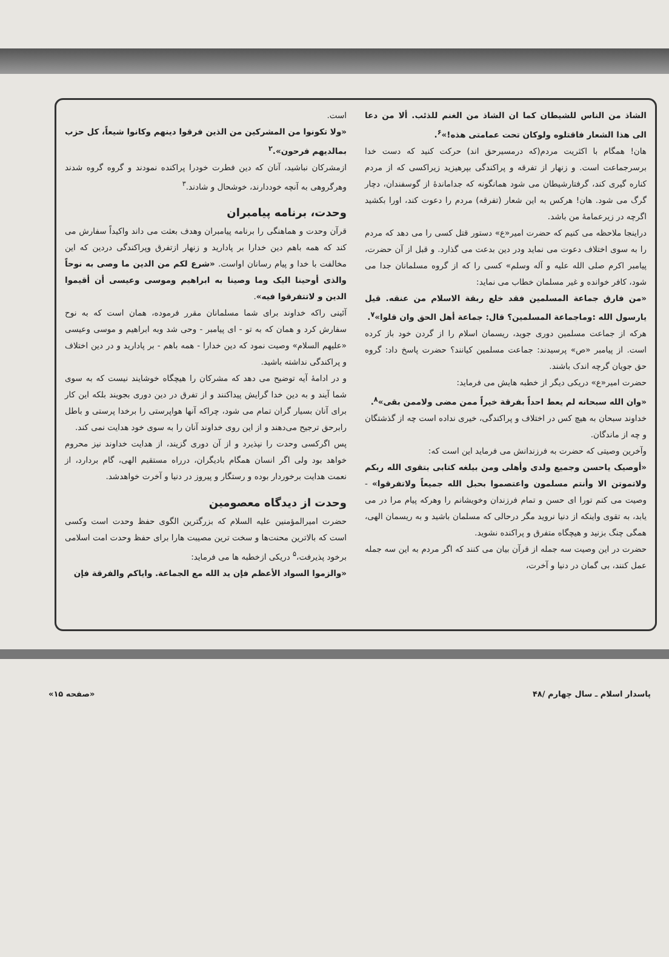است.
«ولا تکونوا من المشرکین من الذین فرقوا دینهم وکانوا شیعاً، کل حزب بمالدیهم فرحون».<sup>۲</sup>
ازمشرکان نباشید، آنان که دین فطرت خودرا پراکنده نمودند و گروه گروه شدند وهرگروهی به آنچه خوددارند، خوشحال و شادند.<sup>۳</sup>
وحدت، برنامه پیامبران
قرآن وحدت و هماهنگی را برنامه پیامبران وهدف بعثت می داند واکیداً سفارش می کند که همه باهم دین خدارا بر پادارید و زنهار ازتفرق وپراکندگی دردین که این مخالفت با خدا و پیام رسانان اواست. «شرع لکم من الدین ما وصی به نوحاً والذی أوحینا الیک وما وصینا به ابراهیم وموسی وعیسی أن أقیموا الدین و لاتتفرقوا فیه».
آئینی راکه خداوند برای شما مسلمانان مقرر فرموده، همان است که به نوح سفارش کرد و همان که به تو - ای پیامبر - وحی شد وبه ابراهیم و موسی وعیسی «علیهم السلام» وصیت نمود که دین خدارا - همه باهم - بر پادارید و در دین اختلاف و پراکندگی نداشته باشید.
و در ادامهٔ آیه توضیح می دهد که مشرکان را هیچگاه خوشایند نیست که به سوی شما آیند و به دین خدا گرایش پیداکنند و از تفرق در دین دوری بجویند بلکه این کار برای آنان بسیار گران تمام می شود، چراکه آنها هواپرستی را برخدا پرستی و باطل رابرحق ترجیح می‌دهند و از این روی خداوند آنان را به سوی خود هدایت نمی کند.
پس اگرکسی وحدت را نپذیرد و از آن دوری گزیند، از هدایت خداوند نیز محروم خواهد بود ولی اگر انسان همگام بادیگران، درراه مستقیم الهی، گام بردارد، از نعمت هدایت برخوردار بوده و رستگار و پیروز در دنیا و آخرت خواهدشد.
وحدت از دیدگاه معصومین
حضرت امیرالمؤمنین علیه السلام که بزرگترین الگوی حفظ وحدت است وکسی است که بالاترین محنت‌ها و سخت ترین مصیبت هارا برای حفظ وحدت امت اسلامی برخود پذیرفت،<sup>۵</sup> دریکی ازخطبه ها می فرماید:
«والزموا السواد الأعظم فإن ید الله مع الجماعة. وایاکم والفرقة فإن
الشاذ من الناس للشیطان کما ان الشاذ من الغنم للذئب. ألا من دعا الی هذا الشعار فاقتلوه ولوکان تحت عمامتی هذه!»<sup>۶</sup>.
هان! همگام با اکثریت مردم(که درمسیرحق اند) حرکت کنید که دست خدا برسرجماعت است. و زنهار از تفرقه و پراکندگی بپرهیزید زیراکسی که از مردم کناره گیری کند، گرفتارشیطان می شود همانگونه که جداماندهٔ از گوسفندان، دچار گرگ می شود. هان! هرکس به این شعار (تفرقه) مردم را دعوت کند، اورا بکشید اگرچه در زیرعمامهٔ من باشد.
دراینجا ملاحظه می کنیم که حضرت امیر«ع» دستور قتل کسی را می دهد که مردم را به سوی اختلاف دعوت می نماید ودر دین بدعت می گذارد. و قبل از آن حضرت، پیامبر اکرم صلی الله علیه و آله وسلم» کسی را که از گروه مسلمانان جدا می شود، کافر خوانده و غیر مسلمان خطاب می نماید:
«من فارق جماعة المسلمین فقد خلع ربقة الاسلام من عنقه. قیل یارسول الله :وماجماعة المسلمین؟ قال: جماعة أهل الحق وان قلوا»<sup>۷</sup>.
هرکه از جماعت مسلمین دوری جوید، ریسمان اسلام را از گردن خود باز کرده است. از پیامبر «ص» پرسیدند: جماعت مسلمین کیانند؟ حضرت پاسخ داد: گروه حق جویان گرچه اندک باشند.
حضرت امیر«ع» دریکی دیگر از خطبه هایش می فرماید:
«وان الله سبحانه لم یعط احداً بفرقة خیراً ممن مضی ولاممن بقی»<sup>۸</sup>.
خداوند سبحان به هیچ کس در اختلاف و پراکندگی، خیری نداده است چه از گذشتگان و چه از ماندگان.
وآخرین وصیتی که حضرت به فرزندانش می فرماید این است که:
«أوصیک یاحسن وجمیع ولدی وأهلی ومن بیلغه کتابی بتقوی الله ربکم ولاتموتن الا وأنتم مسلمون واعتصموا بحبل الله جمیعاً ولاتفرقوا» - وصیت می کنم تورا ای حسن و تمام فرزندان وخویشانم را وهرکه پیام مرا در می یابد، به تقوی واینکه از دنیا نروید مگر درحالی که مسلمان باشید و به ریسمان الهی، همگی چنگ بزنید و هیچگاه متفرق و پراکنده نشوید.
حضرت در این وصیت سه جمله از قرآن بیان می کنند که اگر مردم به این سه جمله عمل کنند، بی گمان در دنیا و آخرت،
پاسدار اسلام ـ سال چهارم /۴۸ «صفحه ۱۵»